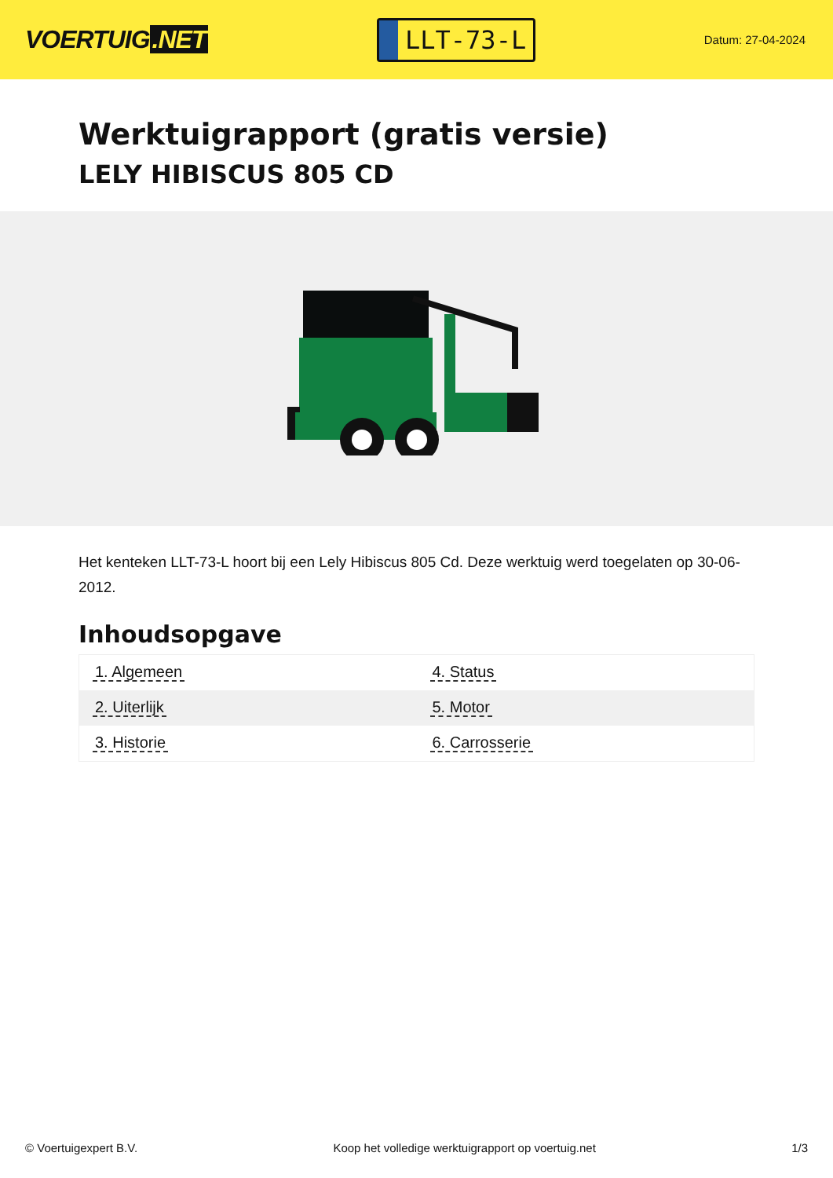VOERTUIG.NET
LLT-73-L
Datum: 27-04-2024
Werktuigrapport (gratis versie)
LELY HIBISCUS 805 CD
Het kenteken LLT-73-L hoort bij een Lely Hibiscus 805 Cd. Deze werktuig werd toegelaten op 30-06-2012.
Inhoudsopgave
| 1. Algemeen | 4. Status |
| 2. Uiterlijk | 5. Motor |
| 3. Historie | 6. Carrosserie |
© Voertuigexpert B.V. Koop het volledige werktuigrapport op voertuig.net 1/3